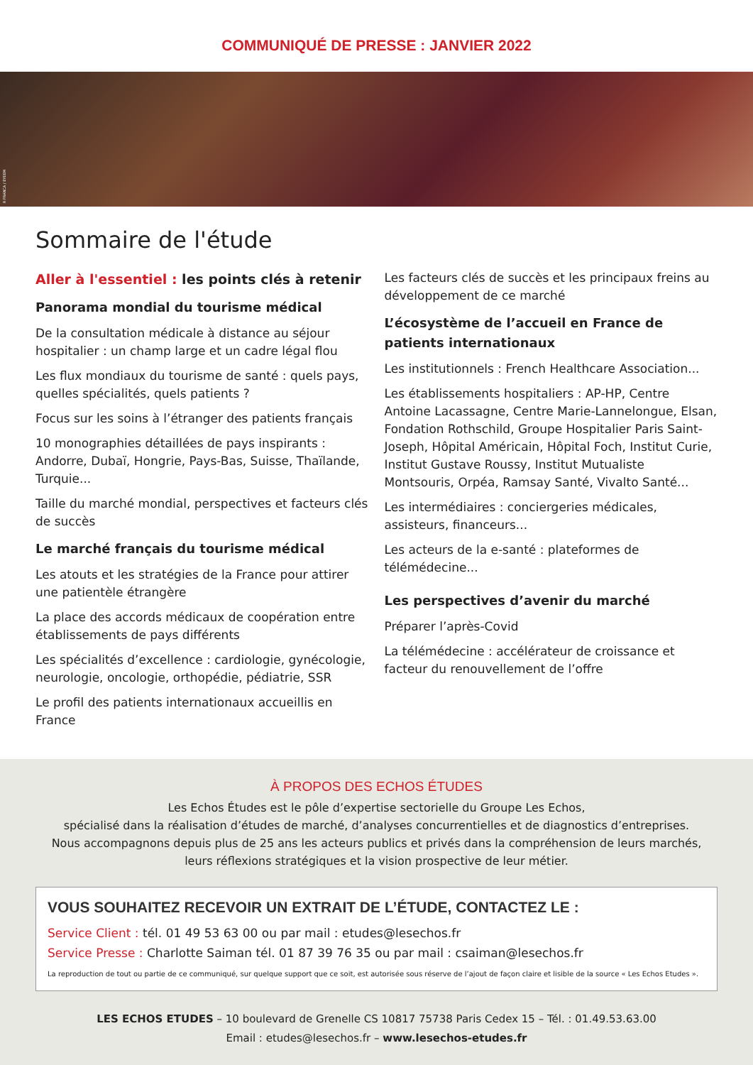COMMUNIQUÉ DE PRESSE : JANVIER 2022
R FRANCA / EYEEM
Sommaire de l'étude
Aller à l'essentiel : les points clés à retenir
Panorama mondial du tourisme médical
De la consultation médicale à distance au séjour hospitalier : un champ large et un cadre légal flou
Les flux mondiaux du tourisme de santé : quels pays, quelles spécialités, quels patients ?
Focus sur les soins à l’étranger des patients français
10 monographies détaillées de pays inspirants : Andorre, Dubaï, Hongrie, Pays-Bas, Suisse, Thaïlande, Turquie...
Taille du marché mondial, perspectives et facteurs clés de succès
Le marché français du tourisme médical
Les atouts et les stratégies de la France pour attirer une patientèle étrangère
La place des accords médicaux de coopération entre établissements de pays différents
Les spécialités d’excellence : cardiologie, gynécologie, neurologie, oncologie, orthopédie, pédiatrie, SSR
Le profil des patients internationaux accueillis en France
Les facteurs clés de succès et les principaux freins au développement de ce marché
L’écosystème de l’accueil en France de patients internationaux
Les institutionnels : French Healthcare Association...
Les établissements hospitaliers : AP-HP, Centre Antoine Lacassagne, Centre Marie-Lannelongue, Elsan, Fondation Rothschild, Groupe Hospitalier Paris Saint-Joseph, Hôpital Américain, Hôpital Foch, Institut Curie, Institut Gustave Roussy, Institut Mutualiste Montsouris, Orpéa, Ramsay Santé, Vivalto Santé...
Les intermédiaires : conciergeries médicales, assisteurs, financeurs...
Les acteurs de la e-santé : plateformes de télémédecine...
Les perspectives d’avenir du marché
Préparer l’après-Covid
La télémédecine : accélérateur de croissance et facteur du renouvellement de l’offre
À PROPOS DES ECHOS ÉTUDES
Les Echos Études est le pôle d’expertise sectorielle du Groupe Les Echos,
spécialisé dans la réalisation d’études de marché, d’analyses concurrentielles et de diagnostics d’entreprises.
Nous accompagnons depuis plus de 25 ans les acteurs publics et privés dans la compréhension de leurs marchés,
leurs réflexions stratégiques et la vision prospective de leur métier.
VOUS SOUHAITEZ RECEVOIR UN EXTRAIT DE L’ÉTUDE, CONTACTEZ LE :
Service Client : tél. 01 49 53 63 00 ou par mail : etudes@lesechos.fr
Service Presse : Charlotte Saiman tél. 01 87 39 76 35 ou par mail : csaiman@lesechos.fr
La reproduction de tout ou partie de ce communiqué, sur quelque support que ce soit, est autorisée sous réserve de l’ajout de façon claire et lisible de la source « Les Echos Etudes ».
LES ECHOS ETUDES – 10 boulevard de Grenelle CS 10817 75738 Paris Cedex 15 – Tél. : 01.49.53.63.00
Email : etudes@lesechos.fr – www.lesechos-etudes.fr